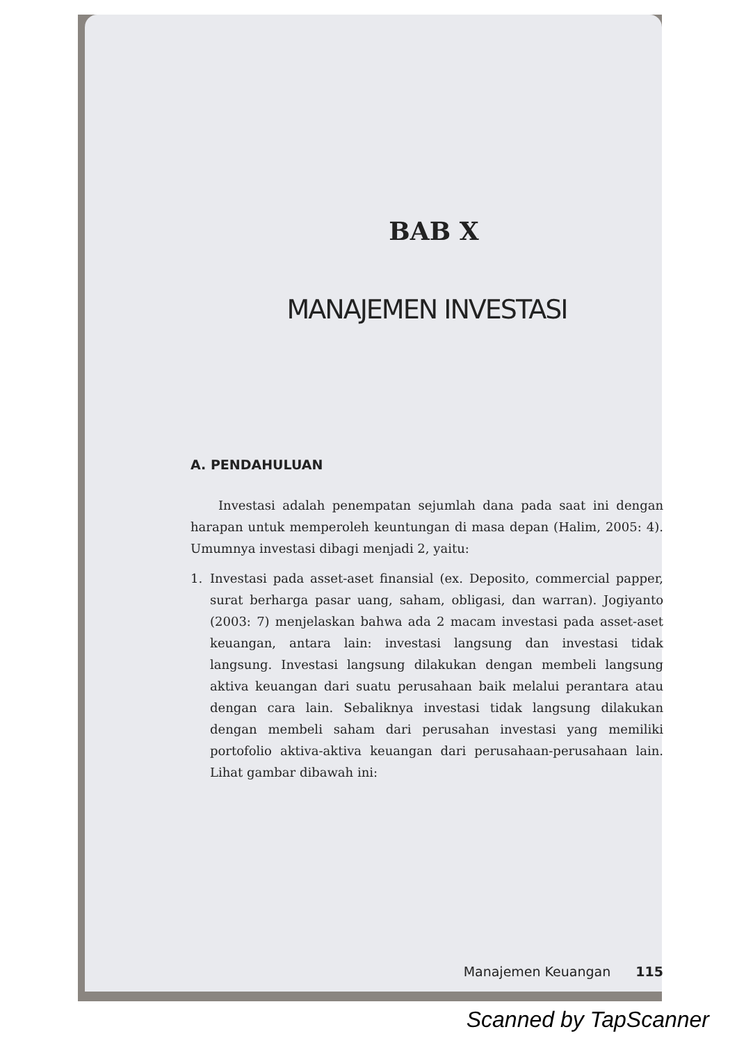BAB X
MANAJEMEN INVESTASI
A. PENDAHULUAN
Investasi adalah penempatan sejumlah dana pada saat ini dengan harapan untuk memperoleh keuntungan di masa depan (Halim, 2005: 4). Umumnya investasi dibagi menjadi 2, yaitu:
1. Investasi pada asset-aset finansial (ex. Deposito, commercial papper, surat berharga pasar uang, saham, obligasi, dan warran). Jogiyanto (2003: 7) menjelaskan bahwa ada 2 macam investasi pada asset-aset keuangan, antara lain: investasi langsung dan investasi tidak langsung. Investasi langsung dilakukan dengan membeli langsung aktiva keuangan dari suatu perusahaan baik melalui perantara atau dengan cara lain. Sebaliknya investasi tidak langsung dilakukan dengan membeli saham dari perusahan investasi yang memiliki portofolio aktiva-aktiva keuangan dari perusahaan-perusahaan lain. Lihat gambar dibawah ini:
Manajemen Keuangan 115
Scanned by TapScanner